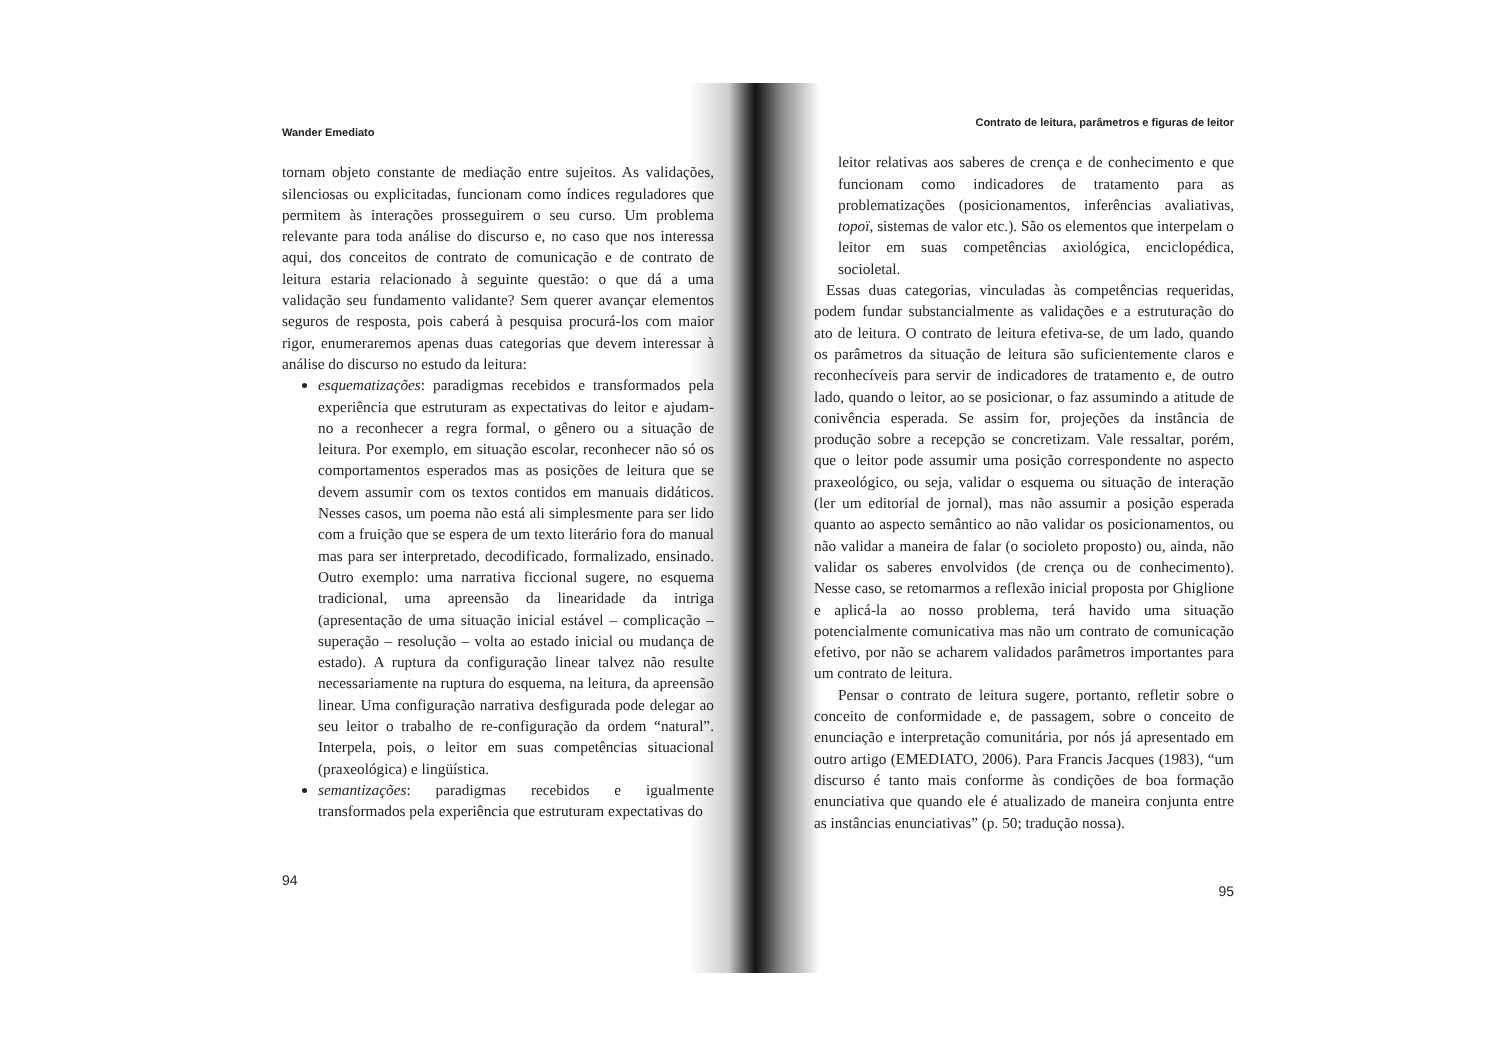Wander Emediato
tornam objeto constante de mediação entre sujeitos. As validações, silenciosas ou explicitadas, funcionam como índices reguladores que permitem às interações prosseguirem o seu curso. Um problema relevante para toda análise do discurso e, no caso que nos interessa aqui, dos conceitos de contrato de comunicação e de contrato de leitura estaria relacionado à seguinte questão: o que dá a uma validação seu fundamento validante? Sem querer avançar elementos seguros de resposta, pois caberá à pesquisa procurá-los com maior rigor, enumeraremos apenas duas categorias que devem interessar à análise do discurso no estudo da leitura:
esquematizações: paradigmas recebidos e transformados pela experiência que estruturam as expectativas do leitor e ajudam-no a reconhecer a regra formal, o gênero ou a situação de leitura. Por exemplo, em situação escolar, reconhecer não só os comportamentos esperados mas as posições de leitura que se devem assumir com os textos contidos em manuais didáticos. Nesses casos, um poema não está ali simplesmente para ser lido com a fruição que se espera de um texto literário fora do manual mas para ser interpretado, decodificado, formalizado, ensinado. Outro exemplo: uma narrativa ficcional sugere, no esquema tradicional, uma apreensão da linearidade da intriga (apresentação de uma situação inicial estável – complicação – superação – resolução – volta ao estado inicial ou mudança de estado). A ruptura da configuração linear talvez não resulte necessariamente na ruptura do esquema, na leitura, da apreensão linear. Uma configuração narrativa desfigurada pode delegar ao seu leitor o trabalho de re-configuração da ordem “natural”. Interpela, pois, o leitor em suas competências situacional (praxeológica) e lingüística.
semantizações: paradigmas recebidos e igualmente transformados pela experiência que estruturam expectativas do
94
Contrato de leitura, parâmetros e figuras de leitor
leitor relativas aos saberes de crença e de conhecimento e que funcionam como indicadores de tratamento para as problematizações (posicionamentos, inferências avaliativas, topoï, sistemas de valor etc.). São os elementos que interpelam o leitor em suas competências axiológica, enciclopédica, socioletal.
Essas duas categorias, vinculadas às competências requeridas, podem fundar substancialmente as validações e a estruturação do ato de leitura. O contrato de leitura efetiva-se, de um lado, quando os parâmetros da situação de leitura são suficientemente claros e reconhecíveis para servir de indicadores de tratamento e, de outro lado, quando o leitor, ao se posicionar, o faz assumindo a atitude de conivência esperada. Se assim for, projeções da instância de produção sobre a recepção se concretizam. Vale ressaltar, porém, que o leitor pode assumir uma posição correspondente no aspecto praxeológico, ou seja, validar o esquema ou situação de interação (ler um editorial de jornal), mas não assumir a posição esperada quanto ao aspecto semântico ao não validar os posicionamentos, ou não validar a maneira de falar (o socioleto proposto) ou, ainda, não validar os saberes envolvidos (de crença ou de conhecimento). Nesse caso, se retomarmos a reflexão inicial proposta por Ghiglione e aplicá-la ao nosso problema, terá havido uma situação potencialmente comunicativa mas não um contrato de comunicação efetivo, por não se acharem validados parâmetros importantes para um contrato de leitura.
Pensar o contrato de leitura sugere, portanto, refletir sobre o conceito de conformidade e, de passagem, sobre o conceito de enunciação e interpretação comunitária, por nós já apresentado em outro artigo (EMEDIATO, 2006). Para Francis Jacques (1983), “um discurso é tanto mais conforme às condições de boa formação enunciativa que quando ele é atualizado de maneira conjunta entre as instâncias enunciativas” (p. 50; tradução nossa).
95